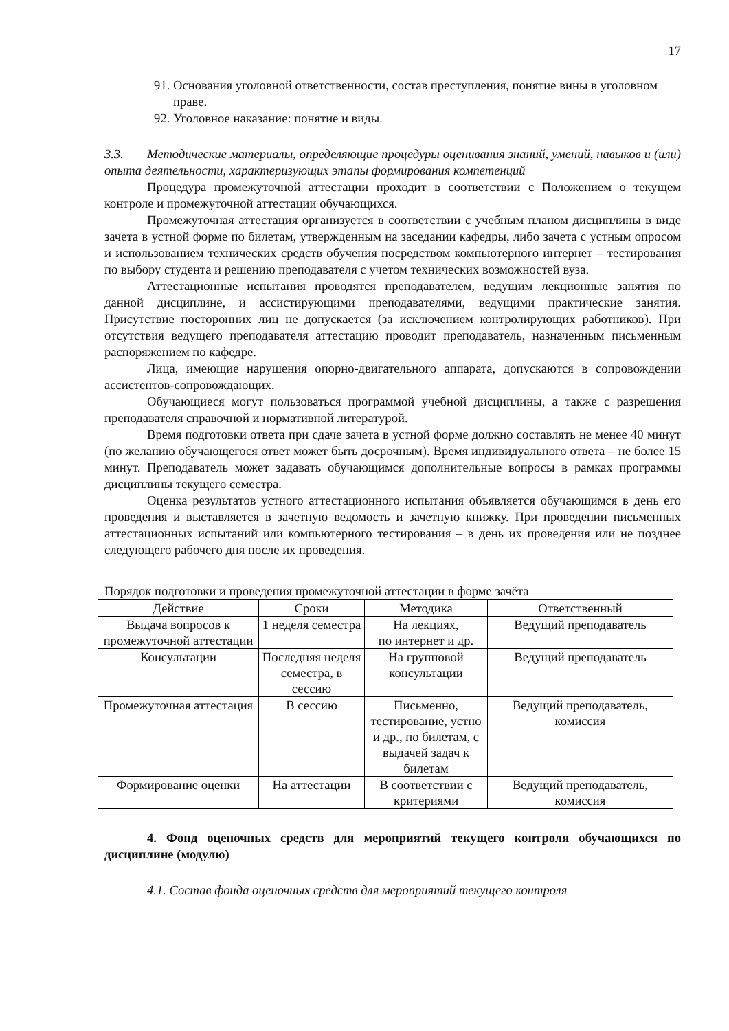17
91. Основания уголовной ответственности, состав преступления, понятие вины в уголовном праве.
92. Уголовное наказание: понятие и виды.
3.3. Методические материалы, определяющие процедуры оценивания знаний, умений, навыков и (или) опыта деятельности, характеризующих этапы формирования компетенций
Процедура промежуточной аттестации проходит в соответствии с Положением о текущем контроле и промежуточной аттестации обучающихся.
Промежуточная аттестация организуется в соответствии с учебным планом дисциплины в виде зачета в устной форме по билетам, утвержденным на заседании кафедры, либо зачета с устным опросом и использованием технических средств обучения посредством компьютерного интернет – тестирования по выбору студента и решению преподавателя с учетом технических возможностей вуза.
Аттестационные испытания проводятся преподавателем, ведущим лекционные занятия по данной дисциплине, и ассистирующими преподавателями, ведущими практические занятия. Присутствие посторонних лиц не допускается (за исключением контролирующих работников). При отсутствия ведущего преподавателя аттестацию проводит преподаватель, назначенным письменным распоряжением по кафедре.
Лица, имеющие нарушения опорно-двигательного аппарата, допускаются в сопровождении ассистентов-сопровождающих.
Обучающиеся могут пользоваться программой учебной дисциплины, а также с разрешения преподавателя справочной и нормативной литературой.
Время подготовки ответа при сдаче зачета в устной форме должно составлять не менее 40 минут (по желанию обучающегося ответ может быть досрочным). Время индивидуального ответа – не более 15 минут. Преподаватель может задавать обучающимся дополнительные вопросы в рамках программы дисциплины текущего семестра.
Оценка результатов устного аттестационного испытания объявляется обучающимся в день его проведения и выставляется в зачетную ведомость и зачетную книжку. При проведении письменных аттестационных испытаний или компьютерного тестирования – в день их проведения или не позднее следующего рабочего дня после их проведения.
Порядок подготовки и проведения промежуточной аттестации в форме зачёта
| Действие | Сроки | Методика | Ответственный |
| --- | --- | --- | --- |
| Выдача вопросов к промежуточной аттестации | 1 неделя семестра | На лекциях, по интернет и др. | Ведущий преподаватель |
| Консультации | Последняя неделя семестра, в сессию | На групповой консультации | Ведущий преподаватель |
| Промежуточная аттестация | В сессию | Письменно, тестирование, устно и др., по билетам, с выдачей задач к билетам | Ведущий преподаватель, комиссия |
| Формирование оценки | На аттестации | В соответствии с критериями | Ведущий преподаватель, комиссия |
4. Фонд оценочных средств для мероприятий текущего контроля обучающихся по дисциплине (модулю)
4.1. Состав фонда оценочных средств для мероприятий текущего контроля